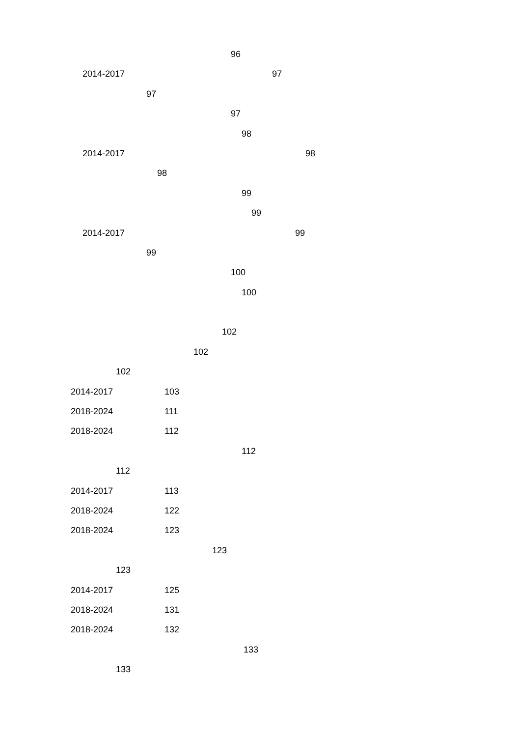96
2014-2017 97
97
97
98
2014-2017 98
98
99
99
2014-2017 99
99
100
100
102
102
102
2014-2017 103
2018-2024 111
2018-2024 112
112
112
2014-2017 113
2018-2024 122
2018-2024 123
123
123
2014-2017 125
2018-2024 131
2018-2024 132
133
133